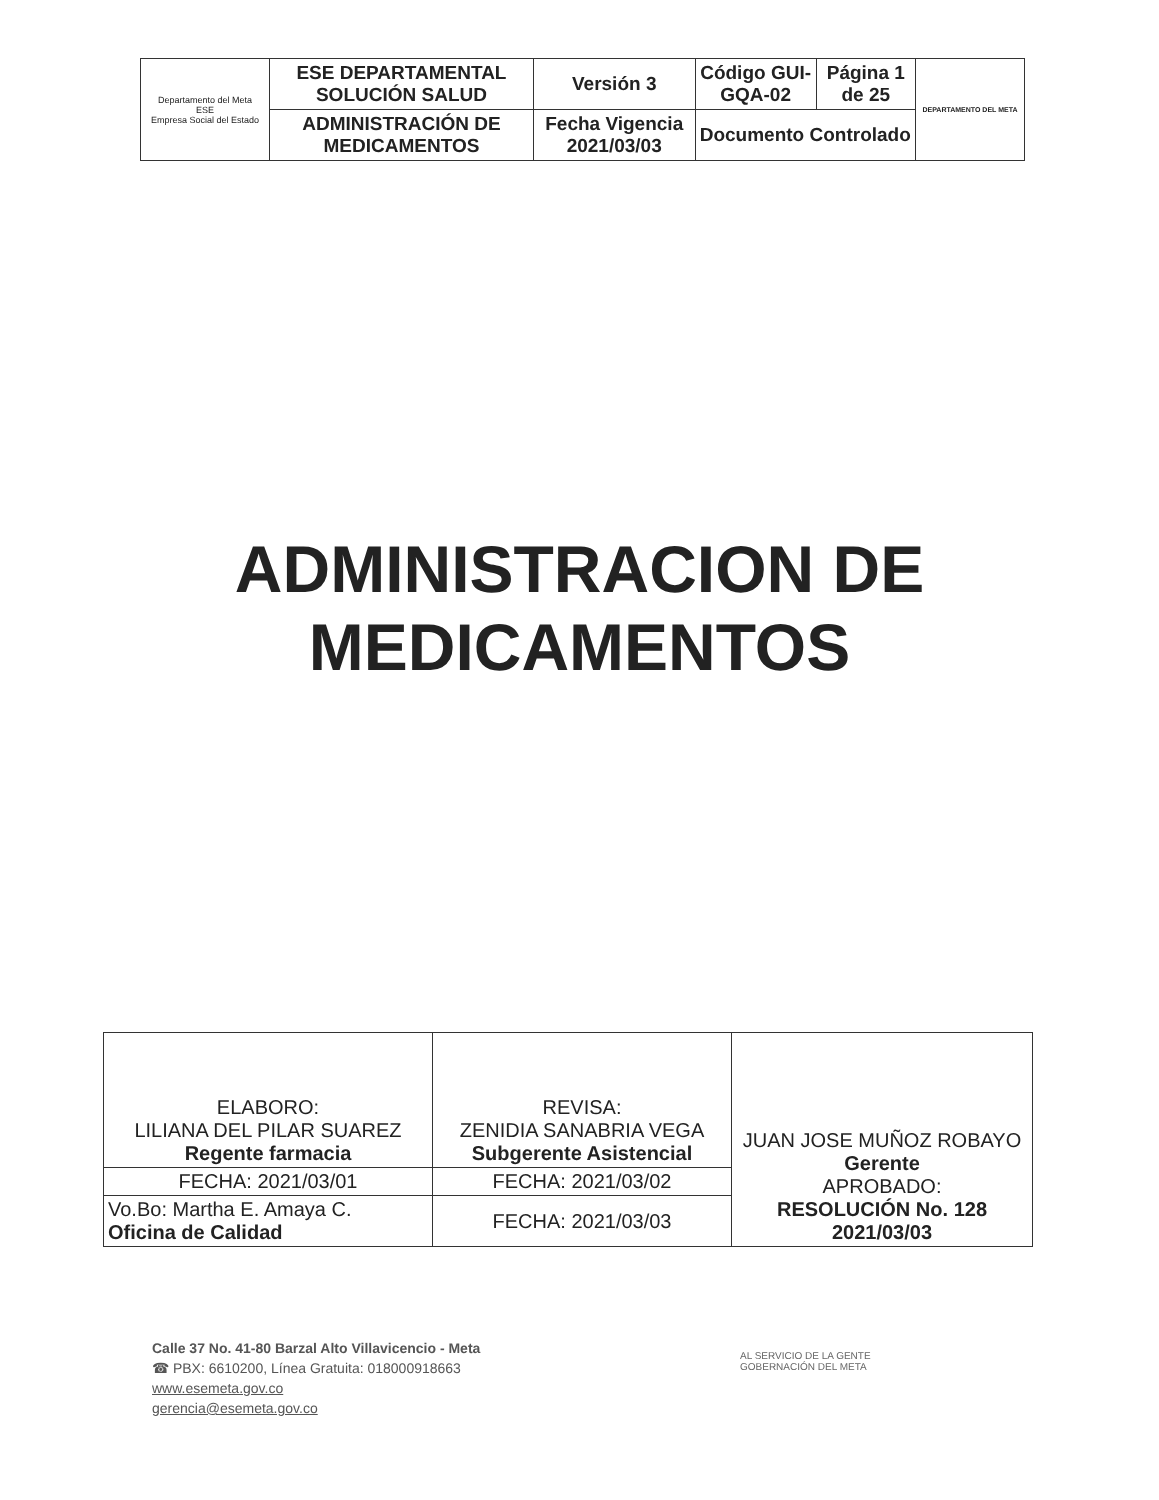| Departamento del Meta ESE Empresa Social del Estado | ESE DEPARTAMENTAL SOLUCIÓN SALUD | Versión 3 | Código GUI-GQA-02 | Página 1 de 25 | DEPARTAMENTO DEL META |
| | ADMINISTRACIÓN DE MEDICAMENTOS | Fecha Vigencia 2021/03/03 | Documento Controlado | | |
ADMINISTRACION DE
MEDICAMENTOS
| ELABORO: LILIANA DEL PILAR SUAREZ Regente farmacia | REVISA: ZENIDIA SANABRIA VEGA Subgerente Asistencial | JUAN JOSE MUÑOZ ROBAYO Gerente APROBADO: RESOLUCIÓN No. 128 2021/03/03 |
| FECHA: 2021/03/01 | FECHA: 2021/03/02 | |
| Vo.Bo: Martha E. Amaya C. Oficina de Calidad | FECHA: 2021/03/03 | |
Calle 37 No. 41-80 Barzal Alto Villavicencio - Meta
☎ PBX: 6610200, Línea Gratuita: 018000918663
www.esemeta.gov.co
gerencia@esemeta.gov.co
AL SERVICIO DE LA GENTE
GOBERNACIÓN DEL META